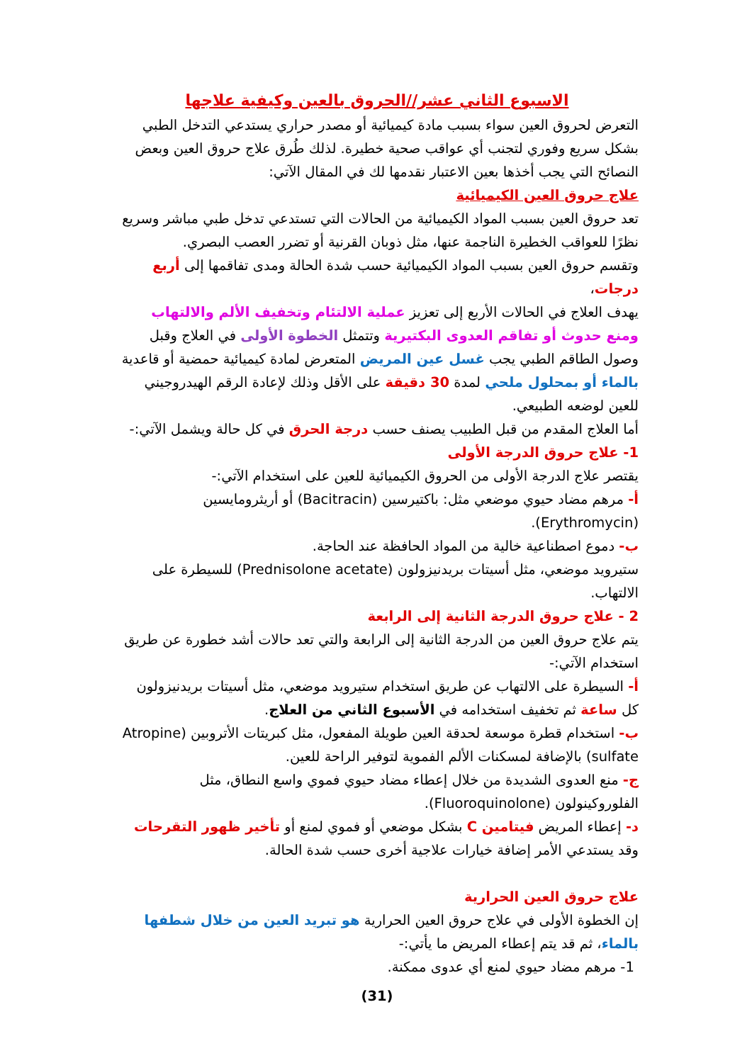الاسبوع الثاني عشر//الحروق بالعين وكيفية علاجها
التعرض لحروق العين سواء بسبب مادة كيميائية أو مصدر حراري يستدعي التدخل الطبي بشكل سريع وفوري لتجنب أي عواقب صحية خطيرة. لذلك طُرق علاج حروق العين وبعض النصائح التي يجب أخذها بعين الاعتبار نقدمها لك في المقال الآتي:
علاج حروق العين الكيميائية
تعد حروق العين بسبب المواد الكيميائية من الحالات التي تستدعي تدخل طبي مباشر وسريع نظرًا للعواقب الخطيرة الناجمة عنها، مثل ذوبان القرنية أو تضرر العصب البصري.
وتقسم حروق العين بسبب المواد الكيميائية حسب شدة الحالة ومدى تفاقمها إلى أربع درجات،
يهدف العلاج في الحالات الأربع إلى تعزيز عملية الالتئام وتخفيف الألم والالتهاب ومنع حدوث أو تفاقم العدوى البكتيرية وتتمثل الخطوة الأولى في العلاج وقبل وصول الطاقم الطبي يجب غسل عين المريض المتعرض لمادة كيميائية حمضية أو قاعدية بالماء أو بمحلول ملحي لمدة 30 دقيقة على الأقل وذلك لإعادة الرقم الهيدروجيني للعين لوضعه الطبيعي.
أما العلاج المقدم من قبل الطبيب يصنف حسب درجة الحرق في كل حالة ويشمل الآتي:-
1- علاج حروق الدرجة الأولى
يقتصر علاج الدرجة الأولى من الحروق الكيميائية للعين على استخدام الآتي:-
أ- مرهم مضاد حيوي موضعي مثل: باكتيرسين (Bacitracin) أو أريثرومايسين (Erythromycin).
ب- دموع اصطناعية خالية من المواد الحافظة عند الحاجة.
ستيرويد موضعي، مثل أسيتات بريدنيزولون (Prednisolone acetate) للسيطرة على الالتهاب.
2 - علاج حروق الدرجة الثانية إلى الرابعة
يتم علاج حروق العين من الدرجة الثانية إلى الرابعة والتي تعد حالات أشد خطورة عن طريق استخدام الآتي:-
أ- السيطرة على الالتهاب عن طريق استخدام ستيرويد موضعي، مثل أسيتات بريدنيزولون كل ساعة ثم تخفيف استخدامه في الأسبوع الثاني من العلاج.
ب- استخدام قطرة موسعة لحدقة العين طويلة المفعول، مثل كبريتات الأتروبين (Atropine sulfate) بالإضافة لمسكنات الألم الفموية لتوفير الراحة للعين.
ج- منع العدوى الشديدة من خلال إعطاء مضاد حيوي فموي واسع النطاق، مثل الفلوروكينولون (Fluoroquinolone).
د- إعطاء المريض فيتامين C بشكل موضعي أو فموي لمنع أو تأخير ظهور التقرحات وقد يستدعي الأمر إضافة خيارات علاجية أخرى حسب شدة الحالة.
علاج حروق العين الحرارية
إن الخطوة الأولى في علاج حروق العين الحرارية هو تبريد العين من خلال شطفها بالماء، ثم قد يتم إعطاء المريض ما يأتي:-
1- مرهم مضاد حيوي لمنع أي عدوى ممكنة.
(31)